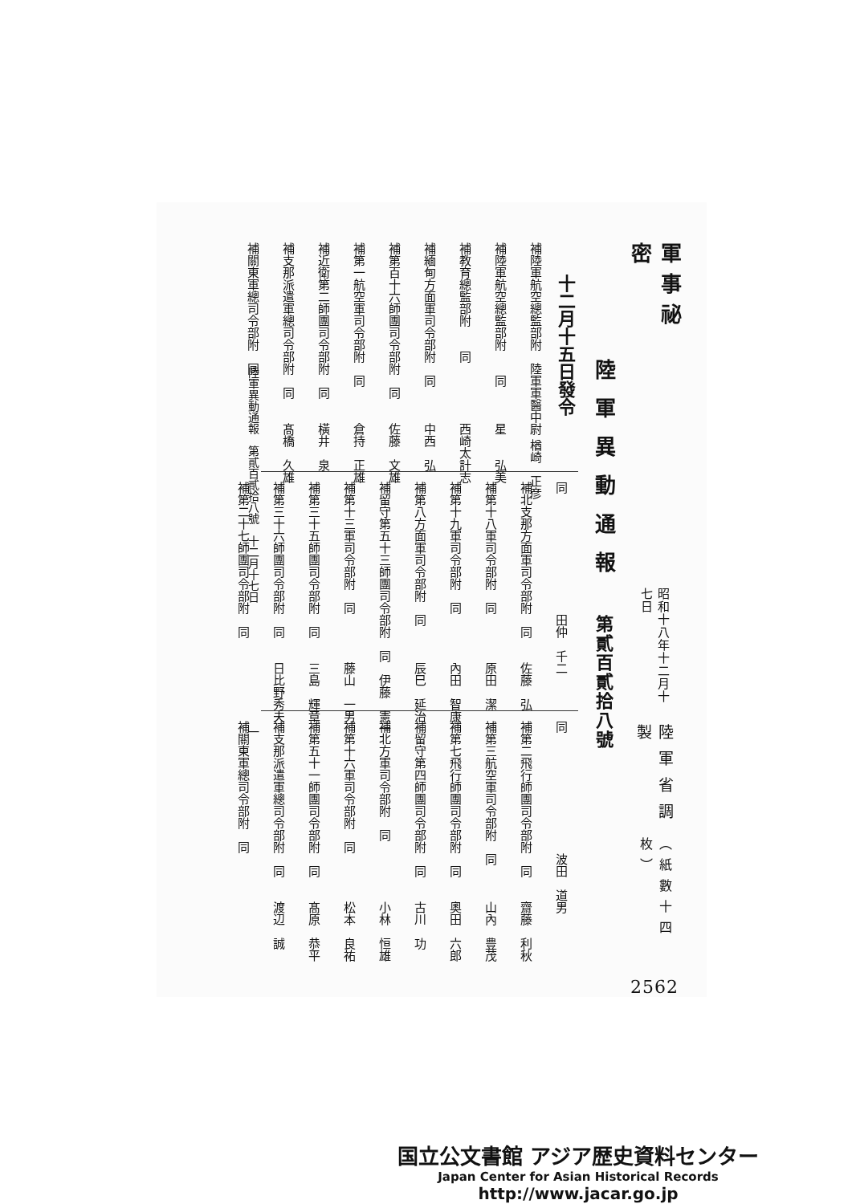軍事祕密
昭和十八年十二月十七日
陸軍省調製
（紙數十四枚）
2562
陸軍異動通報 第貳百貳拾八號
十二月十五日發令
補陸軍航空總監部附　陸軍軍醫中尉 楢崎　正彦
補陸軍航空總監部附　　同　　　星　　弘美
補教育總監部附　　同　　　　　西崎太計志
補緬甸方面軍司令部附　同　　　中西　弘
補第百十六師團司令部附　同　　佐藤　文雄
補第一航空軍司令部附　同　　　倉持　正雄
補近衛第二師團司令部附　同　　橫井　泉
補支那派遣軍總司令部附　同　　髙橋　久雄
補關東軍總司令部附　同
同　　　　　　　　　　田仲　千二
補北支那方面軍司令部附　同　　佐藤　弘
補第十八軍司令部附　同　　　　原田　潔
補第十九軍司令部附　同　　　　內田　智康
補第八方面軍司令部附　同　　　辰巳　延治
補留守第五十三師團司令部附　同　伊藤　憲一
補第十三軍司令部附　同　　　　藤山　一男
補第三十五師團司令部附　同　　三島　輝章
補第三十六師團司令部附　同　　日比野秀夫
補第二十七師團司令部附　同
同　　　　　　　　　　波田　道男
補第二飛行師團司令部附　同　　齋藤　利秋
補第三航空軍司令部附　同　　　山內　豊茂
補第七飛行師團司令部附　同　　奧田　六郎
補留守第四師團司令部附　同　　古川　功
補北方軍司令部附　同　　　　　小林　恒雄
補第十六軍司令部附　同　　　　松本　良祐
補第五十一師團司令部附　同　　髙原　恭平
補支那派遣軍總司令部附　同　　渡辺　誠
補關東軍總司令部附　同
陸軍異動通報　第貳百貳拾八號　十二月十七日　　　　　　　　　　　一
国立公文書館 アジア歴史資料センター
Japan Center for Asian Historical Records
http://www.jacar.go.jp